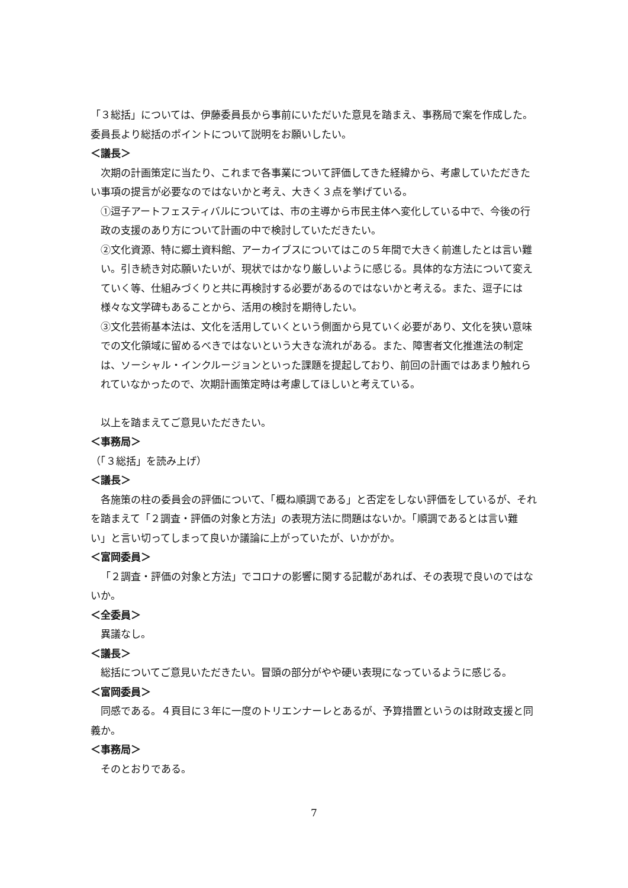「３総括」については、伊藤委員長から事前にいただいた意見を踏まえ、事務局で案を作成した。委員長より総括のポイントについて説明をお願いしたい。
＜議長＞
次期の計画策定に当たり、これまで各事業について評価してきた経緯から、考慮していただきたい事項の提言が必要なのではないかと考え、大きく３点を挙げている。
①逗子アートフェスティバルについては、市の主導から市民主体へ変化している中で、今後の行政の支援のあり方について計画の中で検討していただきたい。
②文化資源、特に郷土資料館、アーカイブスについてはこの５年間で大きく前進したとは言い難い。引き続き対応願いたいが、現状ではかなり厳しいように感じる。具体的な方法について変えていく等、仕組みづくりと共に再検討する必要があるのではないかと考える。また、逗子には様々な文学碑もあることから、活用の検討を期待したい。
③文化芸術基本法は、文化を活用していくという側面から見ていく必要があり、文化を狭い意味での文化領域に留めるべきではないという大きな流れがある。また、障害者文化推進法の制定は、ソーシャル・インクルージョンといった課題を提起しており、前回の計画ではあまり触れられていなかったので、次期計画策定時は考慮してほしいと考えている。
以上を踏まえてご意見いただきたい。
＜事務局＞
（「３総括」を読み上げ）
＜議長＞
各施策の柱の委員会の評価について、「概ね順調である」と否定をしない評価をしているが、それを踏まえて「２調査・評価の対象と方法」の表現方法に問題はないか。「順調であるとは言い難い」と言い切ってしまって良いか議論に上がっていたが、いかがか。
＜富岡委員＞
「２調査・評価の対象と方法」でコロナの影響に関する記載があれば、その表現で良いのではないか。
＜全委員＞
異議なし。
＜議長＞
総括についてご意見いただきたい。冒頭の部分がやや硬い表現になっているように感じる。
＜富岡委員＞
同感である。４頁目に３年に一度のトリエンナーレとあるが、予算措置というのは財政支援と同義か。
＜事務局＞
そのとおりである。
7